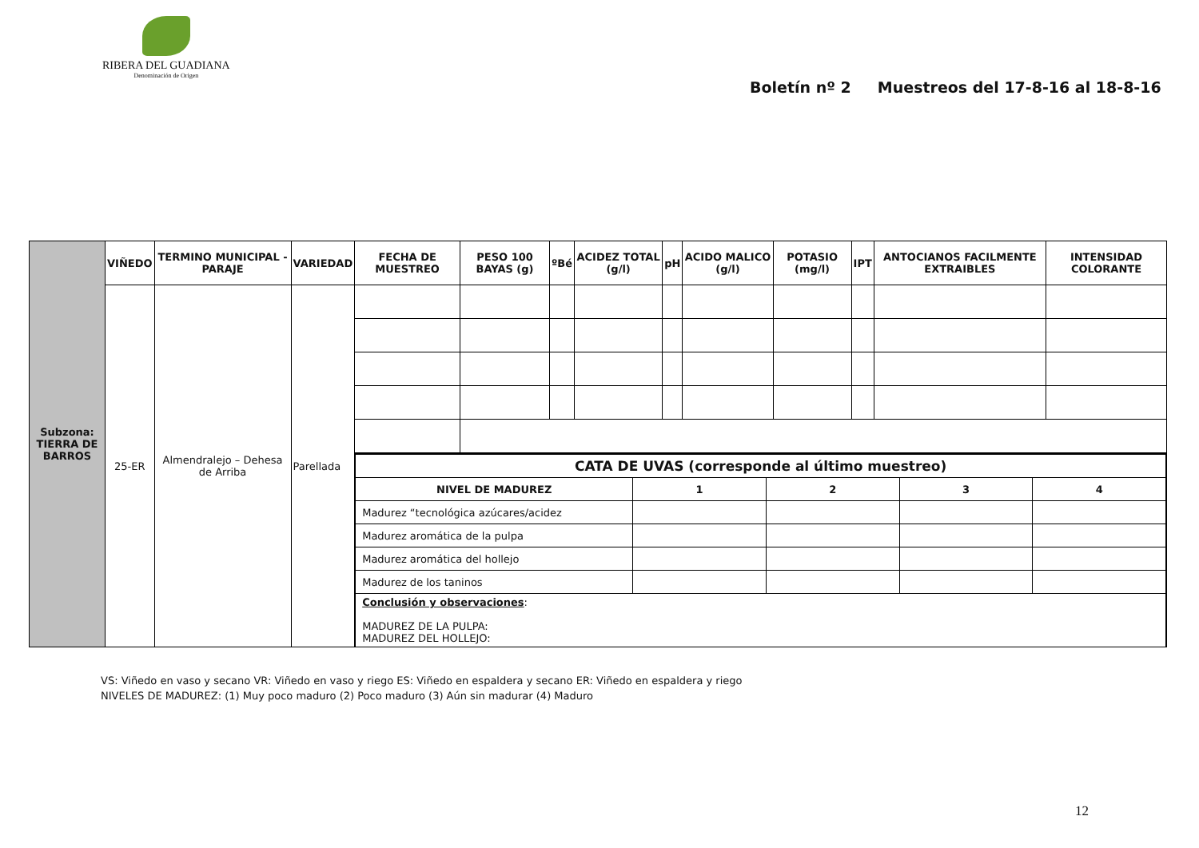RIBERA DEL GUADIANA
Denominación de Origen
Boletín nº 2 Muestreos del 17-8-16 al 18-8-16
| Subzona: TIERRA DE BARROS | VIÑEDO | TERMINO MUNICIPAL - PARAJE | VARIEDAD | FECHA DE MUESTREO | PESO 100 BAYAS (g) | ºBé | ACIDEZ TOTAL (g/l) | pH | ACIDO MALICO (g/l) | POTASIO (mg/l) | IPT | ANTOCIANOS FACILMENTE EXTRAIBLES | INTENSIDAD COLORANTE |
| | 25-ER | Almendralejo – Dehesa de Arriba | Parellada | | | | | | | | | | |
| | | | | / CATA DE UVAS (corresponde al último muestreo) / / / / / / NIVEL DE MADUREZ / 1 / 2 / 3 / 4 / / Madurez “tecnológica azúcares/acidez / / / / / / Madurez aromática de la pulpa / / / / / / Madurez aromática del hollejo / / / / / / Madurez de los taninos / / / / / / Conclusión y observaciones : MADUREZ DE LA PULPA: MADUREZ DEL HOLLEJO: / / / / / | | | | | | | | | |
VS: Viñedo en vaso y secano VR: Viñedo en vaso y riego ES: Viñedo en espaldera y secano ER: Viñedo en espaldera y riego
NIVELES DE MADUREZ: (1) Muy poco maduro (2) Poco maduro (3) Aún sin madurar (4) Maduro
12